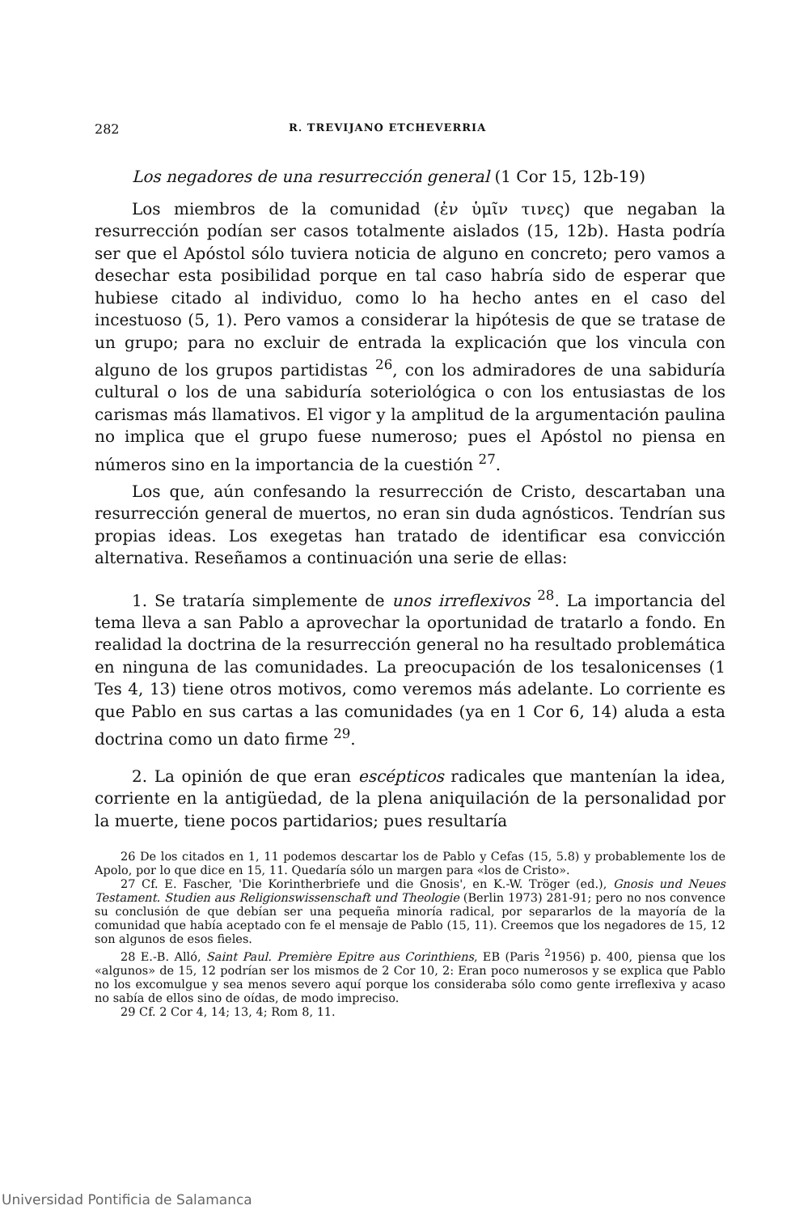282 R. TREVIJANO ETCHEVERRIA
Los negadores de una resurrección general (1 Cor 15, 12b-19)
Los miembros de la comunidad (ἐν ὑμῖν τινες) que negaban la resurrección podían ser casos totalmente aislados (15, 12b). Hasta podría ser que el Apóstol sólo tuviera noticia de alguno en concreto; pero vamos a desechar esta posibilidad porque en tal caso habría sido de esperar que hubiese citado al individuo, como lo ha hecho antes en el caso del incestuoso (5, 1). Pero vamos a considerar la hipótesis de que se tratase de un grupo; para no excluir de entrada la explicación que los vincula con alguno de los grupos partidistas <sup>26</sup>, con los admiradores de una sabiduría cultural o los de una sabiduría soteriológica o con los entusiastas de los carismas más llamativos. El vigor y la amplitud de la argumentación paulina no implica que el grupo fuese numeroso; pues el Apóstol no piensa en números sino en la importancia de la cuestión <sup>27</sup>.
Los que, aún confesando la resurrección de Cristo, descartaban una resurrección general de muertos, no eran sin duda agnósticos. Tendrían sus propias ideas. Los exegetas han tratado de identificar esa convicción alternativa. Reseñamos a continuación una serie de ellas:
1. Se trataría simplemente de unos irreflexivos <sup>28</sup>. La importancia del tema lleva a san Pablo a aprovechar la oportunidad de tratarlo a fondo. En realidad la doctrina de la resurrección general no ha resultado problemática en ninguna de las comunidades. La preocupación de los tesalonicenses (1 Tes 4, 13) tiene otros motivos, como veremos más adelante. Lo corriente es que Pablo en sus cartas a las comunidades (ya en 1 Cor 6, 14) aluda a esta doctrina como un dato firme <sup>29</sup>.
2. La opinión de que eran escépticos radicales que mantenían la idea, corriente en la antigüedad, de la plena aniquilación de la personalidad por la muerte, tiene pocos partidarios; pues resultaría
26 De los citados en 1, 11 podemos descartar los de Pablo y Cefas (15, 5.8) y probablemente los de Apolo, por lo que dice en 15, 11. Quedaría sólo un margen para «los de Cristo».
27 Cf. E. Fascher, 'Die Korintherbriefe und die Gnosis', en K.-W. Tröger (ed.), Gnosis und Neues Testament. Studien aus Religionswissenschaft und Theologie (Berlin 1973) 281-91; pero no nos convence su conclusión de que debían ser una pequeña minoría radical, por separarlos de la mayoría de la comunidad que había aceptado con fe el mensaje de Pablo (15, 11). Creemos que los negadores de 15, 12 son algunos de esos fieles.
28 E.-B. Alló, Saint Paul. Première Epitre aus Corinthiens, EB (Paris <sup>2</sup>1956) p. 400, piensa que los «algunos» de 15, 12 podrían ser los mismos de 2 Cor 10, 2: Eran poco numerosos y se explica que Pablo no los excomulgue y sea menos severo aquí porque los consideraba sólo como gente irreflexiva y acaso no sabía de ellos sino de oídas, de modo impreciso.
29 Cf. 2 Cor 4, 14; 13, 4; Rom 8, 11.
Universidad Pontificia de Salamanca